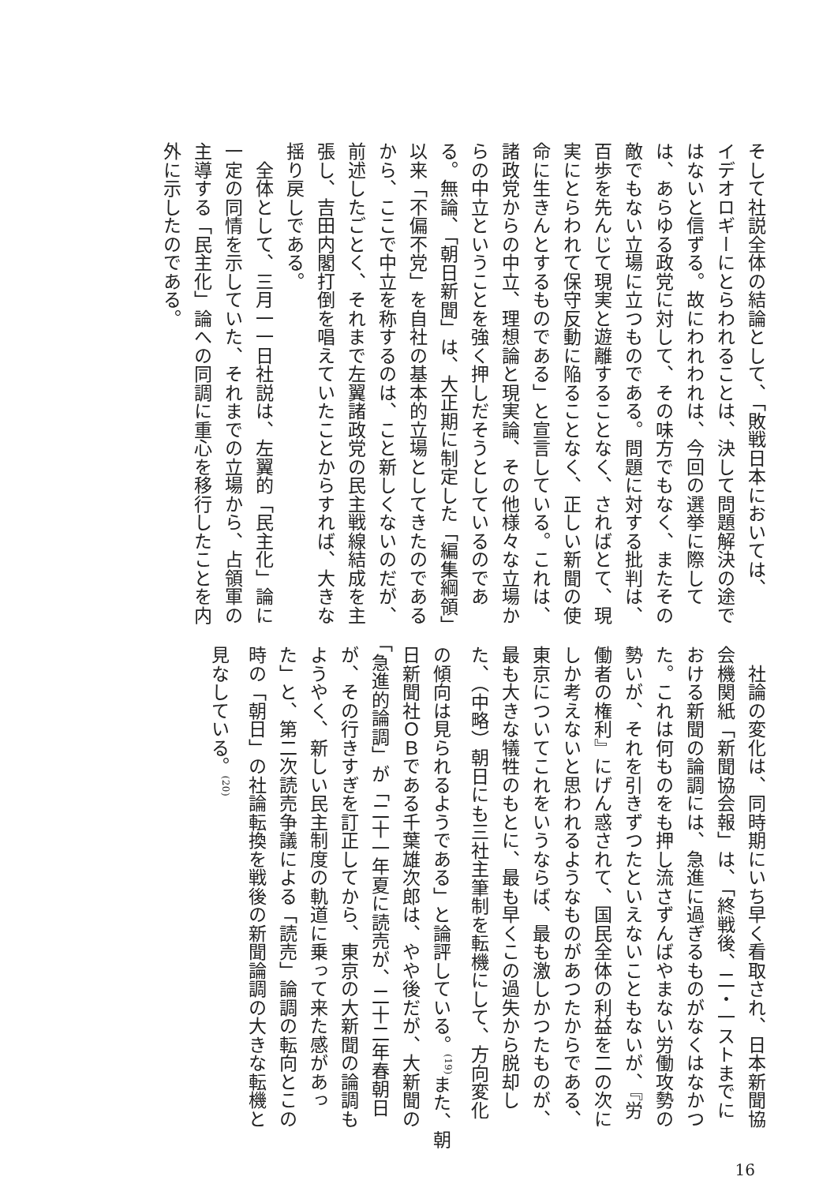そして社説全体の結論として、「敗戦日本においては、
イデオロギーにとらわれることは、決して問題解決の途で
はないと信ずる。故にわれわれは、今回の選挙に際して
は、あらゆる政党に対して、その味方でもなく、またその
敵でもない立場に立つものである。問題に対する批判は、
百歩を先んじて現実と遊離することなく、さればとて、現
実にとらわれて保守反動に陥ることなく、正しい新聞の使
命に生きんとするものである」と宣言している。これは、
諸政党からの中立、理想論と現実論、その他様々な立場か
らの中立ということを強く押しだそうとしているのであ
る。無論、「朝日新聞」は、大正期に制定した「編集綱領」
以来「不偏不党」を自社の基本的立場としてきたのである
から、ここで中立を称するのは、こと新しくないのだが、
前述したごとく、それまで左翼諸政党の民主戦線結成を主
張し、吉田内閣打倒を唱えていたことからすれば、大きな
揺り戻しである。
　全体として、三月一一日社説は、左翼的「民主化」論に
一定の同情を示していた、それまでの立場から、占領軍の
主導する「民主化」論への同調に重心を移行したことを内
外に示したのである。
　社論の変化は、同時期にいち早く看取され、日本新聞協
会機関紙「新聞協会報」は、「終戦後、二・一ストまでに
おける新聞の論調には、急進に過ぎるものがなくはなかつ
た。これは何ものをも押し流さずんばやまない労働攻勢の
勢いが、それを引きずつたといえないこともないが、『労
働者の権利』にげん惑されて、国民全体の利益を二の次に
しか考えないと思われるようなものがあつたからである、
東京についてこれをいうならば、最も激しかつたものが、
最も大きな犠牲のもとに、最も早くこの過失から脱却し
た、（中略）朝日にも三社主筆制を転機にして、方向変化
の傾向は見られるようである」と論評している。<sup>(19)</sup>また、朝
日新聞社ＯＢである千葉雄次郎は、やや後だが、大新聞の
「急進的論調」が「二十一年夏に読売が、二十二年春朝日
が、その行きすぎを訂正してから、東京の大新聞の論調も
ようやく、新しい民主制度の軌道に乗って来た感があっ
た」と、第二次読売争議による「読売」論調の転向とこの
時の「朝日」の社論転換を戦後の新聞論調の大きな転機と
見なしている。<sup>(20)</sup>
16